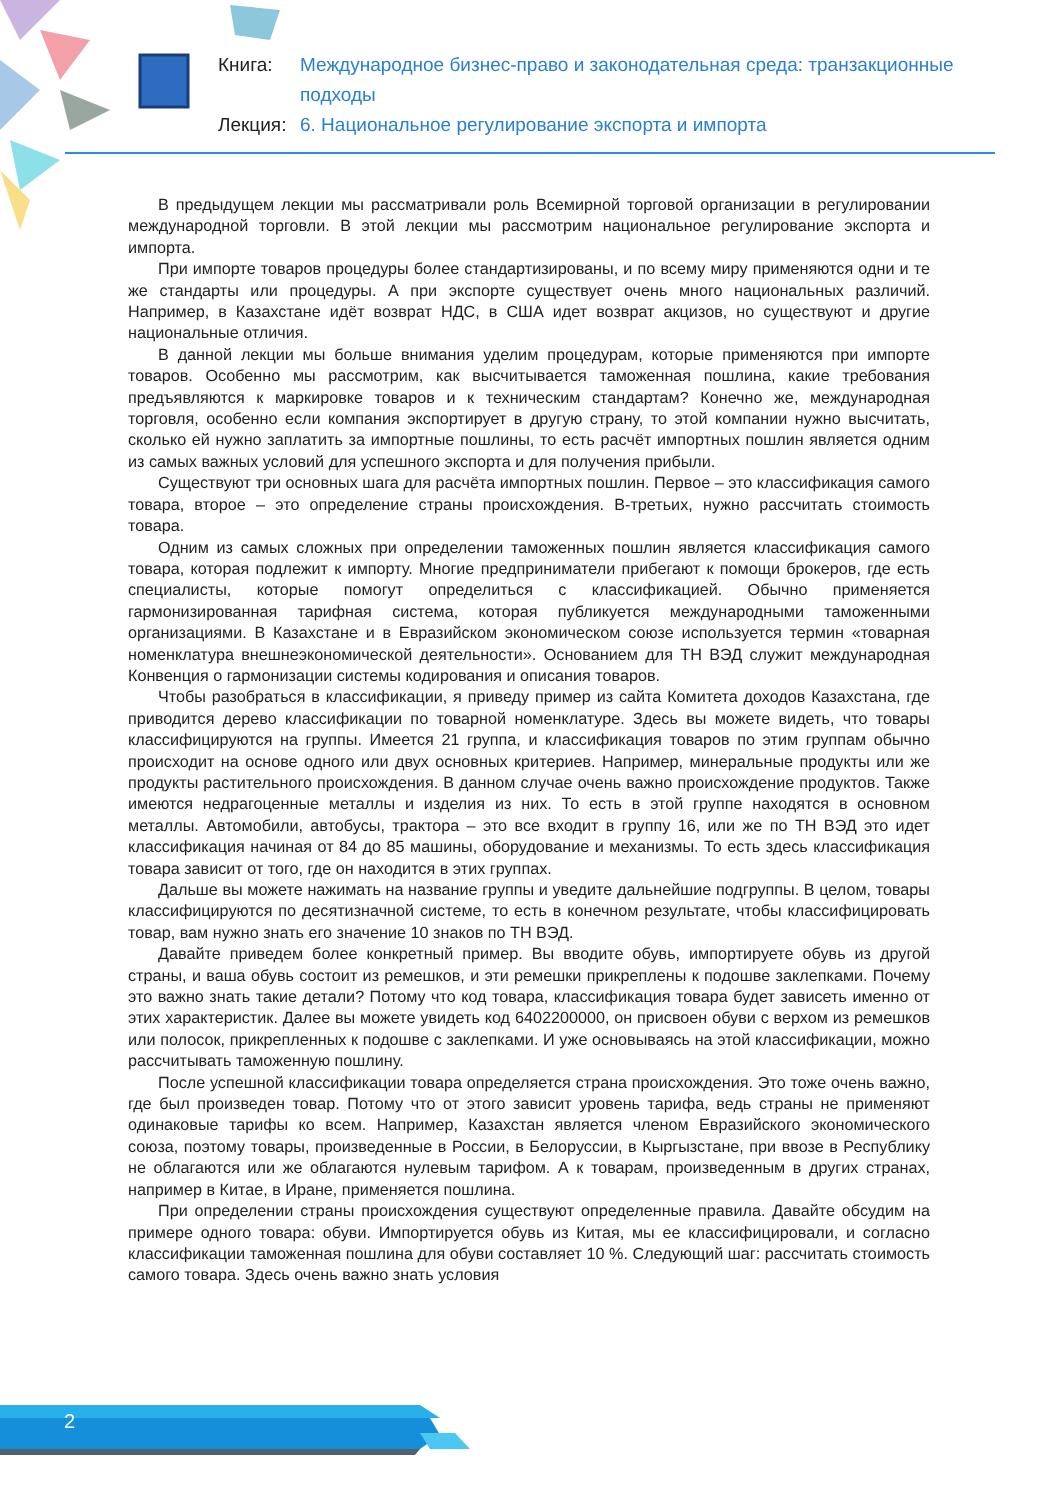Книга: Международное бизнес-право и законодательная среда: транзакционные подходы
Лекция: 6. Национальное регулирование экспорта и импорта
В предыдущем лекции мы рассматривали роль Всемирной торговой организации в регулировании международной торговли. В этой лекции мы рассмотрим национальное регулирование экспорта и импорта.
При импорте товаров процедуры более стандартизированы, и по всему миру применяются одни и те же стандарты или процедуры. А при экспорте существует очень много национальных различий. Например, в Казахстане идёт возврат НДС, в США идет возврат акцизов, но существуют и другие национальные отличия.
В данной лекции мы больше внимания уделим процедурам, которые применяются при импорте товаров. Особенно мы рассмотрим, как высчитывается таможенная пошлина, какие требования предъявляются к маркировке товаров и к техническим стандартам? Конечно же, международная торговля, особенно если компания экспортирует в другую страну, то этой компании нужно высчитать, сколько ей нужно заплатить за импортные пошлины, то есть расчёт импортных пошлин является одним из самых важных условий для успешного экспорта и для получения прибыли.
Существуют три основных шага для расчёта импортных пошлин. Первое – это классификация самого товара, второе – это определение страны происхождения. В-третьих, нужно рассчитать стоимость товара.
Одним из самых сложных при определении таможенных пошлин является классификация самого товара, которая подлежит к импорту. Многие предприниматели прибегают к помощи брокеров, где есть специалисты, которые помогут определиться с классификацией. Обычно применяется гармонизированная тарифная система, которая публикуется международными таможенными организациями. В Казахстане и в Евразийском экономическом союзе используется термин «товарная номенклатура внешнеэкономической деятельности». Основанием для ТН ВЭД служит международная Конвенция о гармонизации системы кодирования и описания товаров.
Чтобы разобраться в классификации, я приведу пример из сайта Комитета доходов Казахстана, где приводится дерево классификации по товарной номенклатуре. Здесь вы можете видеть, что товары классифицируются на группы. Имеется 21 группа, и классификация товаров по этим группам обычно происходит на основе одного или двух основных критериев. Например, минеральные продукты или же продукты растительного происхождения. В данном случае очень важно происхождение продуктов. Также имеются недрагоценные металлы и изделия из них. То есть в этой группе находятся в основном металлы. Автомобили, автобусы, трактора – это все входит в группу 16, или же по ТН ВЭД это идет классификация начиная от 84 до 85 машины, оборудование и механизмы. То есть здесь классификация товара зависит от того, где он находится в этих группах.
Дальше вы можете нажимать на название группы и уведите дальнейшие подгруппы. В целом, товары классифицируются по десятизначной системе, то есть в конечном результате, чтобы классифицировать товар, вам нужно знать его значение 10 знаков по ТН ВЭД.
Давайте приведем более конкретный пример. Вы вводите обувь, импортируете обувь из другой страны, и ваша обувь состоит из ремешков, и эти ремешки прикреплены к подошве заклепками. Почему это важно знать такие детали? Потому что код товара, классификация товара будет зависеть именно от этих характеристик. Далее вы можете увидеть код 6402200000, он присвоен обуви с верхом из ремешков или полосок, прикрепленных к подошве с заклепками. И уже основываясь на этой классификации, можно рассчитывать таможенную пошлину.
После успешной классификации товара определяется страна происхождения. Это тоже очень важно, где был произведен товар. Потому что от этого зависит уровень тарифа, ведь страны не применяют одинаковые тарифы ко всем. Например, Казахстан является членом Евразийского экономического союза, поэтому товары, произведенные в России, в Белоруссии, в Кыргызстане, при ввозе в Республику не облагаются или же облагаются нулевым тарифом. А к товарам, произведенным в других странах, например в Китае, в Иране, применяется пошлина.
При определении страны происхождения существуют определенные правила. Давайте обсудим на примере одного товара: обуви. Импортируется обувь из Китая, мы ее классифицировали, и согласно классификации таможенная пошлина для обуви составляет 10 %. Следующий шаг: рассчитать стоимость самого товара. Здесь очень важно знать условия
2